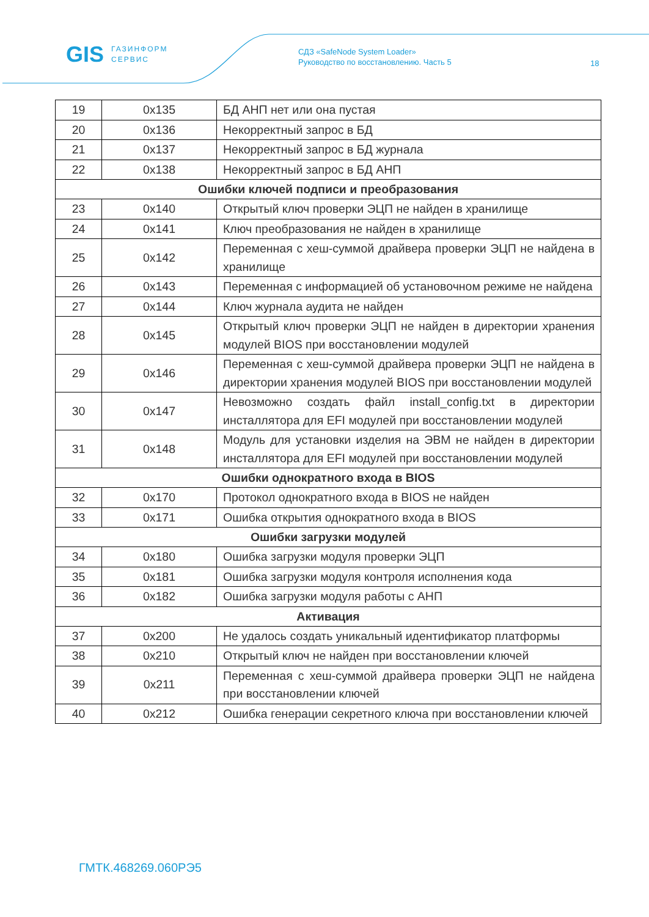GIS ГАЗИНФОРМ
СЕРВИС
СДЗ «SafeNode System Loader»
Руководство по восстановлению. Часть 5
18
| 19 | 0x135 | БД АНП нет или она пустая |
| 20 | 0x136 | Некорректный запрос в БД |
| 21 | 0x137 | Некорректный запрос в БД журнала |
| 22 | 0x138 | Некорректный запрос в БД АНП |
| Ошибки ключей подписи и преобразования | | |
| 23 | 0x140 | Открытый ключ проверки ЭЦП не найден в хранилище |
| 24 | 0x141 | Ключ преобразования не найден в хранилище |
| 25 | 0x142 | Переменная с хеш-суммой драйвера проверки ЭЦП не найдена в хранилище |
| 26 | 0x143 | Переменная с информацией об установочном режиме не найдена |
| 27 | 0x144 | Ключ журнала аудита не найден |
| 28 | 0x145 | Открытый ключ проверки ЭЦП не найден в директории хранения модулей BIOS при восстановлении модулей |
| 29 | 0x146 | Переменная с хеш-суммой драйвера проверки ЭЦП не найдена в директории хранения модулей BIOS при восстановлении модулей |
| 30 | 0x147 | Невозможно создать файл install_config.txt в директории инсталлятора для EFI модулей при восстановлении модулей |
| 31 | 0x148 | Модуль для установки изделия на ЭВМ не найден в директории инсталлятора для EFI модулей при восстановлении модулей |
| Ошибки однократного входа в BIOS | | |
| 32 | 0x170 | Протокол однократного входа в BIOS не найден |
| 33 | 0x171 | Ошибка открытия однократного входа в BIOS |
| Ошибки загрузки модулей | | |
| 34 | 0x180 | Ошибка загрузки модуля проверки ЭЦП |
| 35 | 0x181 | Ошибка загрузки модуля контроля исполнения кода |
| 36 | 0x182 | Ошибка загрузки модуля работы с АНП |
| Активация | | |
| 37 | 0x200 | Не удалось создать уникальный идентификатор платформы |
| 38 | 0x210 | Открытый ключ не найден при восстановлении ключей |
| 39 | 0x211 | Переменная с хеш-суммой драйвера проверки ЭЦП не найдена при восстановлении ключей |
| 40 | 0x212 | Ошибка генерации секретного ключа при восстановлении ключей |
ГМТК.468269.060РЭ5